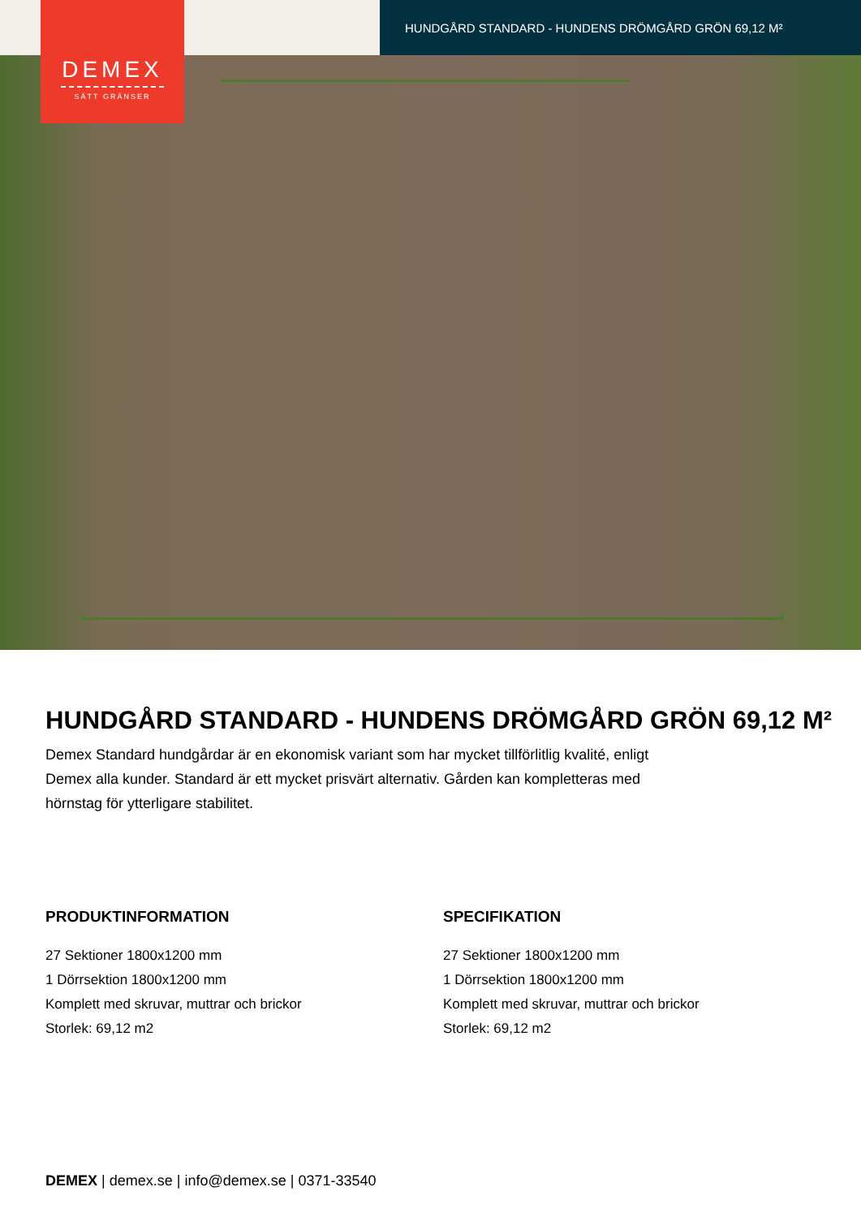HUNDGÅRD STANDARD - HUNDENS DRÖMGÅRD GRÖN 69,12 M²
DEMEX
SÄTT GRÄNSER
HUNDGÅRD STANDARD - HUNDENS DRÖMGÅRD GRÖN 69,12 M²
Demex Standard hundgårdar är en ekonomisk variant som har mycket tillförlitlig kvalité, enligt Demex alla kunder. Standard är ett mycket prisvärt alternativ. Gården kan kompletteras med hörnstag för ytterligare stabilitet.
PRODUKTINFORMATION
27 Sektioner 1800x1200 mm
1 Dörrsektion 1800x1200 mm
Komplett med skruvar, muttrar och brickor
Storlek: 69,12 m2
SPECIFIKATION
27 Sektioner 1800x1200 mm
1 Dörrsektion 1800x1200 mm
Komplett med skruvar, muttrar och brickor
Storlek: 69,12 m2
DEMEX | demex.se | info@demex.se | 0371-33540